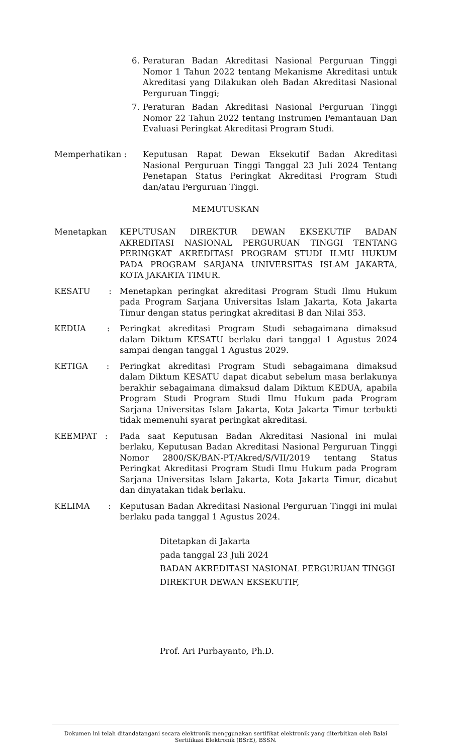6. Peraturan Badan Akreditasi Nasional Perguruan Tinggi Nomor 1 Tahun 2022 tentang Mekanisme Akreditasi untuk Akreditasi yang Dilakukan oleh Badan Akreditasi Nasional Perguruan Tinggi;
7. Peraturan Badan Akreditasi Nasional Perguruan Tinggi Nomor 22 Tahun 2022 tentang Instrumen Pemantauan Dan Evaluasi Peringkat Akreditasi Program Studi.
Memperhatikan : Keputusan Rapat Dewan Eksekutif Badan Akreditasi Nasional Perguruan Tinggi Tanggal 23 Juli 2024 Tentang Penetapan Status Peringkat Akreditasi Program Studi dan/atau Perguruan Tinggi.
MEMUTUSKAN
Menetapkan KEPUTUSAN DIREKTUR DEWAN EKSEKUTIF BADAN AKREDITASI NASIONAL PERGURUAN TINGGI TENTANG PERINGKAT AKREDITASI PROGRAM STUDI ILMU HUKUM PADA PROGRAM SARJANA UNIVERSITAS ISLAM JAKARTA, KOTA JAKARTA TIMUR.
KESATU :
Menetapkan peringkat akreditasi Program Studi Ilmu Hukum pada Program Sarjana Universitas Islam Jakarta, Kota Jakarta Timur dengan status peringkat akreditasi B dan Nilai 353.
KEDUA :
Peringkat akreditasi Program Studi sebagaimana dimaksud dalam Diktum KESATU berlaku dari tanggal 1 Agustus 2024 sampai dengan tanggal 1 Agustus 2029.
KETIGA :
Peringkat akreditasi Program Studi sebagaimana dimaksud dalam Diktum KESATU dapat dicabut sebelum masa berlakunya berakhir sebagaimana dimaksud dalam Diktum KEDUA, apabila Program Studi Program Studi Ilmu Hukum pada Program Sarjana Universitas Islam Jakarta, Kota Jakarta Timur terbukti tidak memenuhi syarat peringkat akreditasi.
KEEMPAT : Pada saat Keputusan Badan Akreditasi Nasional ini mulai berlaku, Keputusan Badan Akreditasi Nasional Perguruan Tinggi Nomor 2800/SK/BAN-PT/Akred/S/VII/2019 tentang Status Peringkat Akreditasi Program Studi Ilmu Hukum pada Program Sarjana Universitas Islam Jakarta, Kota Jakarta Timur, dicabut dan dinyatakan tidak berlaku.
KELIMA :
Keputusan Badan Akreditasi Nasional Perguruan Tinggi ini mulai berlaku pada tanggal 1 Agustus 2024.
Ditetapkan di Jakarta
pada tanggal 23 Juli 2024
BADAN AKREDITASI NASIONAL PERGURUAN TINGGI
DIREKTUR DEWAN EKSEKUTIF,
Prof. Ari Purbayanto, Ph.D.
Dokumen ini telah ditandatangani secara elektronik menggunakan sertifikat elektronik yang diterbitkan oleh Balai Sertifikasi Elektronik (BSrE), BSSN.